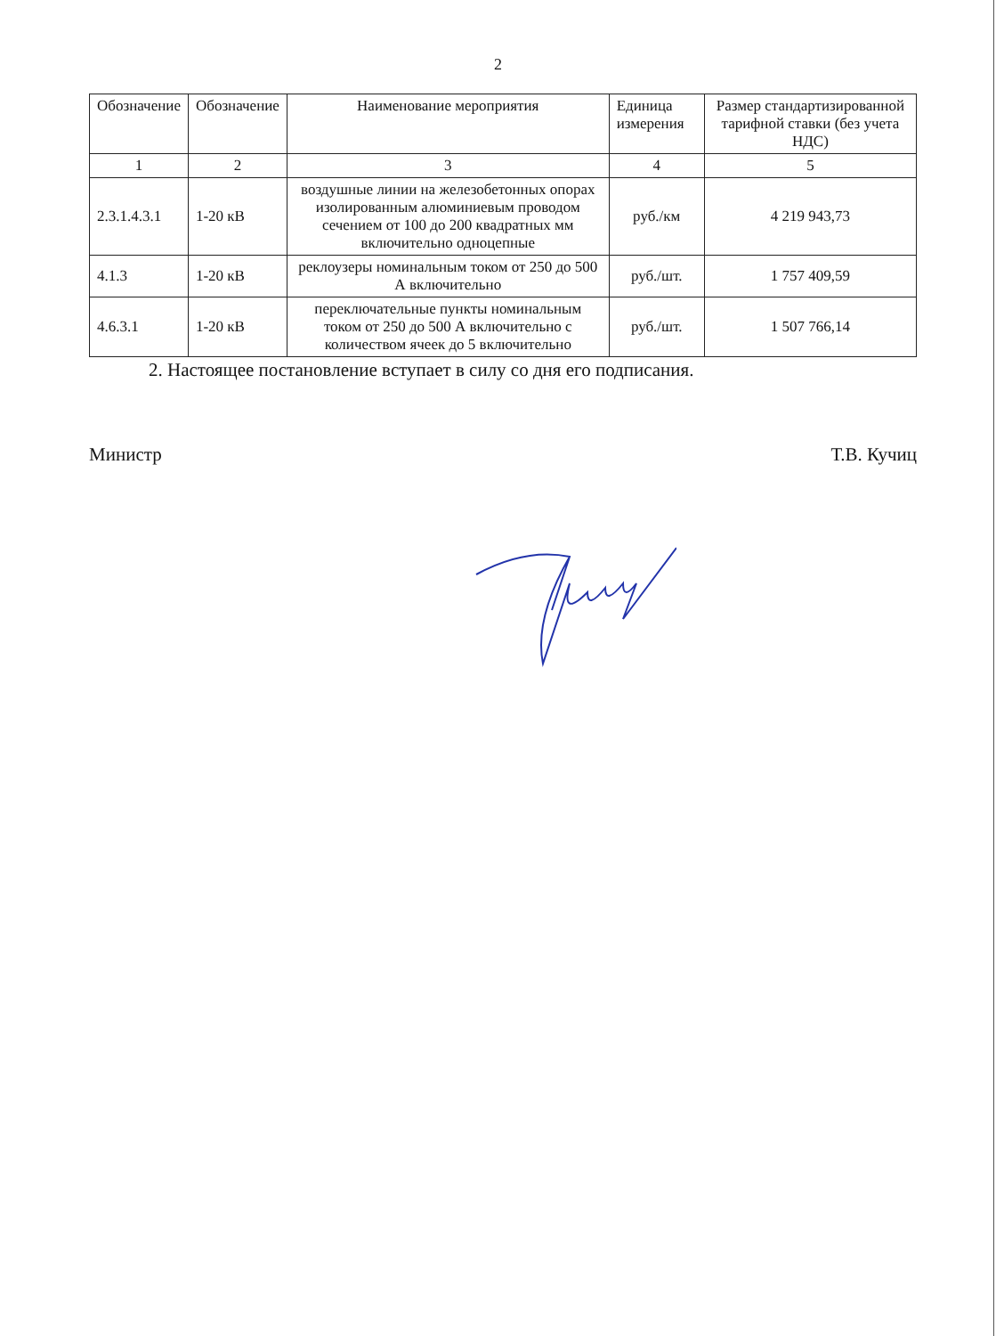2
| Обозначение | Обозначение | Наименование мероприятия | Единица измерения | Размер стандартизированной тарифной ставки (без учета НДС) |
| --- | --- | --- | --- | --- |
| 1 | 2 | 3 | 4 | 5 |
| 2.3.1.4.3.1 | 1-20 кВ | воздушные линии на железобетонных опорах изолированным алюминиевым проводом сечением от 100 до 200 квадратных мм включительно одноцепные | руб./км | 4 219 943,73 |
| 4.1.3 | 1-20 кВ | реклоузеры номинальным током от 250 до 500 А включительно | руб./шт. | 1 757 409,59 |
| 4.6.3.1 | 1-20 кВ | переключательные пункты номинальным током от 250 до 500 А включительно с количеством ячеек до 5 включительно | руб./шт. | 1 507 766,14 |
2. Настоящее постановление вступает в силу со дня его подписания.
Министр Т.В. Кучиц